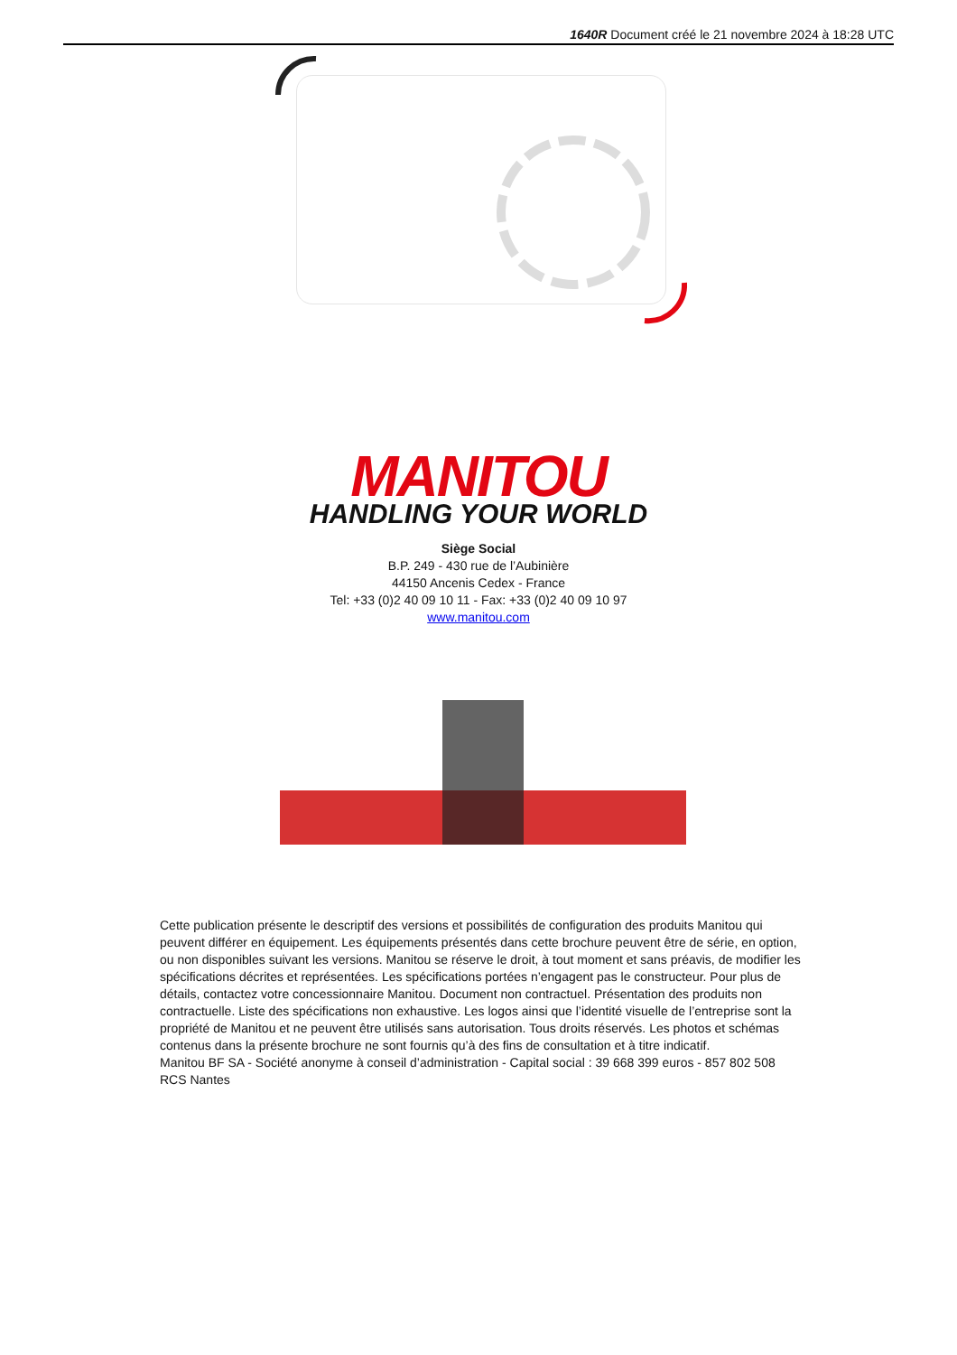1640R Document créé le 21 novembre 2024 à 18:28 UTC
MANITOU
HANDLING YOUR WORLD
Siège Social
B.P. 249 - 430 rue de l’Aubinière
44150 Ancenis Cedex - France
Tel: +33 (0)2 40 09 10 11 - Fax: +33 (0)2 40 09 10 97
www.manitou.com
Cette publication présente le descriptif des versions et possibilités de configuration des produits Manitou qui peuvent différer en équipement. Les équipements présentés dans cette brochure peuvent être de série, en option, ou non disponibles suivant les versions. Manitou se réserve le droit, à tout moment et sans préavis, de modifier les spécifications décrites et représentées. Les spécifications portées n’engagent pas le constructeur. Pour plus de détails, contactez votre concessionnaire Manitou. Document non contractuel. Présentation des produits non contractuelle. Liste des spécifications non exhaustive. Les logos ainsi que l’identité visuelle de l’entreprise sont la propriété de Manitou et ne peuvent être utilisés sans autorisation. Tous droits réservés. Les photos et schémas contenus dans la présente brochure ne sont fournis qu’à des fins de consultation et à titre indicatif.
Manitou BF SA - Société anonyme à conseil d’administration - Capital social : 39 668 399 euros - 857 802 508 RCS Nantes